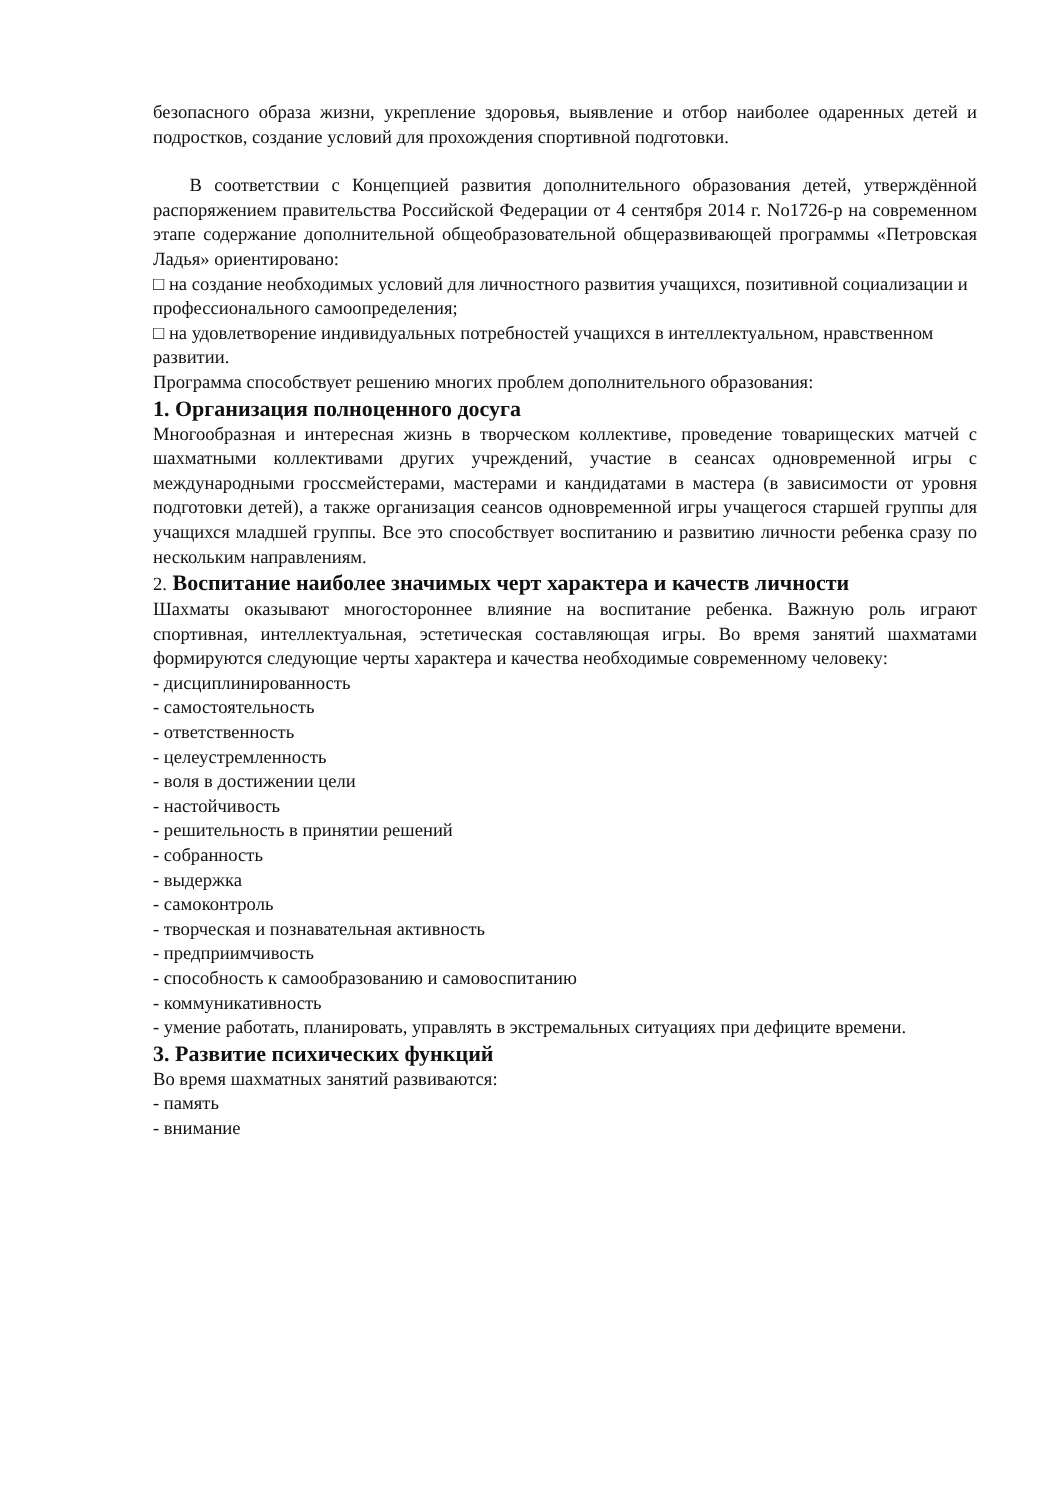безопасного образа жизни, укрепление здоровья, выявление и отбор наиболее одаренных детей и подростков, создание условий для прохождения спортивной подготовки.
В соответствии с Концепцией развития дополнительного образования детей, утверждённой распоряжением правительства Российской Федерации от 4 сентября 2014 г. No1726-р на современном этапе содержание дополнительной общеобразовательной общеразвивающей программы «Петровская Ладья» ориентировано:
□ на создание необходимых условий для личностного развития учащихся, позитивной социализации и профессионального самоопределения;
□ на удовлетворение индивидуальных потребностей учащихся в интеллектуальном, нравственном развитии.
Программа способствует решению многих проблем дополнительного образования:
1. Организация полноценного досуга
Многообразная и интересная жизнь в творческом коллективе, проведение товарищеских матчей с шахматными коллективами других учреждений, участие в сеансах одновременной игры с международными гроссмейстерами, мастерами и кандидатами в мастера (в зависимости от уровня подготовки детей), а также организация сеансов одновременной игры учащегося старшей группы для учащихся младшей группы. Все это способствует воспитанию и развитию личности ребенка сразу по нескольким направлениям.
2. Воспитание наиболее значимых черт характера и качеств личности
Шахматы оказывают многостороннее влияние на воспитание ребенка. Важную роль играют спортивная, интеллектуальная, эстетическая составляющая игры. Во время занятий шахматами формируются следующие черты характера и качества необходимые современному человеку:
- дисциплинированность
- самостоятельность
- ответственность
- целеустремленность
- воля в достижении цели
- настойчивость
- решительность в принятии решений
- собранность
- выдержка
- самоконтроль
- творческая и познавательная активность
- предприимчивость
- способность к самообразованию и самовоспитанию
- коммуникативность
- умение работать, планировать, управлять в экстремальных ситуациях при дефиците времени.
3. Развитие психических функций
Во время шахматных занятий развиваются:
- память
- внимание